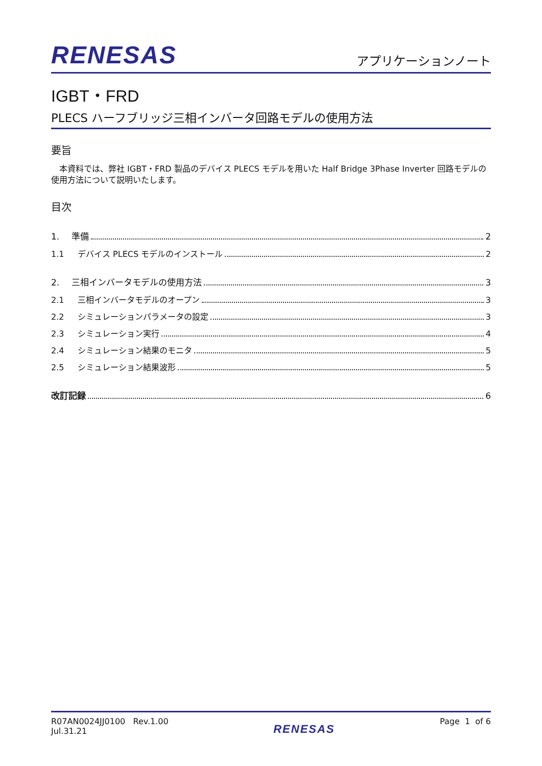RENESAS
アプリケーションノート
IGBT・FRD
PLECS ハーフブリッジ三相インバータ回路モデルの使用方法
要旨
本資料では、弊社 IGBT・FRD 製品のデバイス PLECS モデルを用いた Half Bridge 3Phase Inverter 回路モデルの使用方法について説明いたします。
目次
1. 準備 2
1.1 デバイス PLECS モデルのインストール 2
2. 三相インバータモデルの使用方法 3
2.1 三相インバータモデルのオープン 3
2.2 シミュレーションパラメータの設定 3
2.3 シミュレーション実行 4
2.4 シミュレーション結果のモニタ 5
2.5 シミュレーション結果波形 5
改訂記録 6
R07AN0024JJ0100 Rev.1.00
Jul.31.21
RENESAS
Page 1 of 6